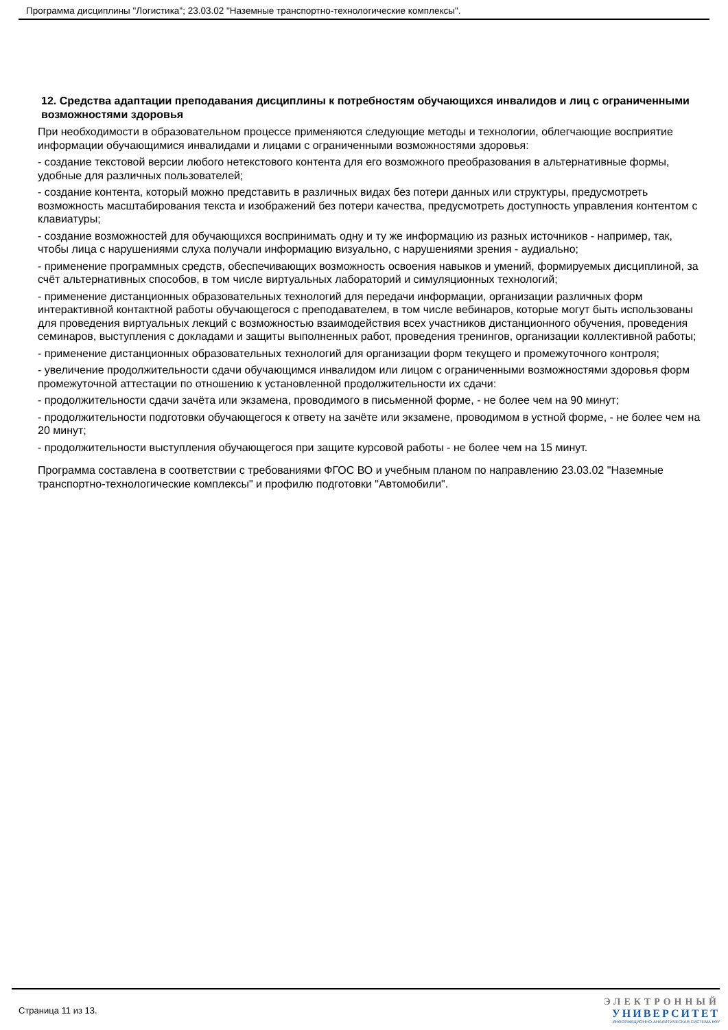Программа дисциплины "Логистика"; 23.03.02 "Наземные транспортно-технологические комплексы".
12. Средства адаптации преподавания дисциплины к потребностям обучающихся инвалидов и лиц с ограниченными возможностями здоровья
При необходимости в образовательном процессе применяются следующие методы и технологии, облегчающие восприятие информации обучающимися инвалидами и лицами с ограниченными возможностями здоровья:
- создание текстовой версии любого нетекстового контента для его возможного преобразования в альтернативные формы, удобные для различных пользователей;
- создание контента, который можно представить в различных видах без потери данных или структуры, предусмотреть возможность масштабирования текста и изображений без потери качества, предусмотреть доступность управления контентом с клавиатуры;
- создание возможностей для обучающихся воспринимать одну и ту же информацию из разных источников - например, так, чтобы лица с нарушениями слуха получали информацию визуально, с нарушениями зрения - аудиально;
- применение программных средств, обеспечивающих возможность освоения навыков и умений, формируемых дисциплиной, за счёт альтернативных способов, в том числе виртуальных лабораторий и симуляционных технологий;
- применение дистанционных образовательных технологий для передачи информации, организации различных форм интерактивной контактной работы обучающегося с преподавателем, в том числе вебинаров, которые могут быть использованы для проведения виртуальных лекций с возможностью взаимодействия всех участников дистанционного обучения, проведения семинаров, выступления с докладами и защиты выполненных работ, проведения тренингов, организации коллективной работы;
- применение дистанционных образовательных технологий для организации форм текущего и промежуточного контроля;
- увеличение продолжительности сдачи обучающимся инвалидом или лицом с ограниченными возможностями здоровья форм промежуточной аттестации по отношению к установленной продолжительности их сдачи:
- продолжительности сдачи зачёта или экзамена, проводимого в письменной форме, - не более чем на 90 минут;
- продолжительности подготовки обучающегося к ответу на зачёте или экзамене, проводимом в устной форме, - не более чем на 20 минут;
- продолжительности выступления обучающегося при защите курсовой работы - не более чем на 15 минут.
Программа составлена в соответствии с требованиями ФГОС ВО и учебным планом по направлению 23.03.02 "Наземные транспортно-технологические комплексы" и профилю подготовки "Автомобили".
Страница 11 из 13.
ЭЛЕКТРОННЫЙ
УНИВЕРСИТЕТ
ИНФОРМАЦИОННО-АНАЛИТИЧЕСКАЯ СИСТЕМА КФУ